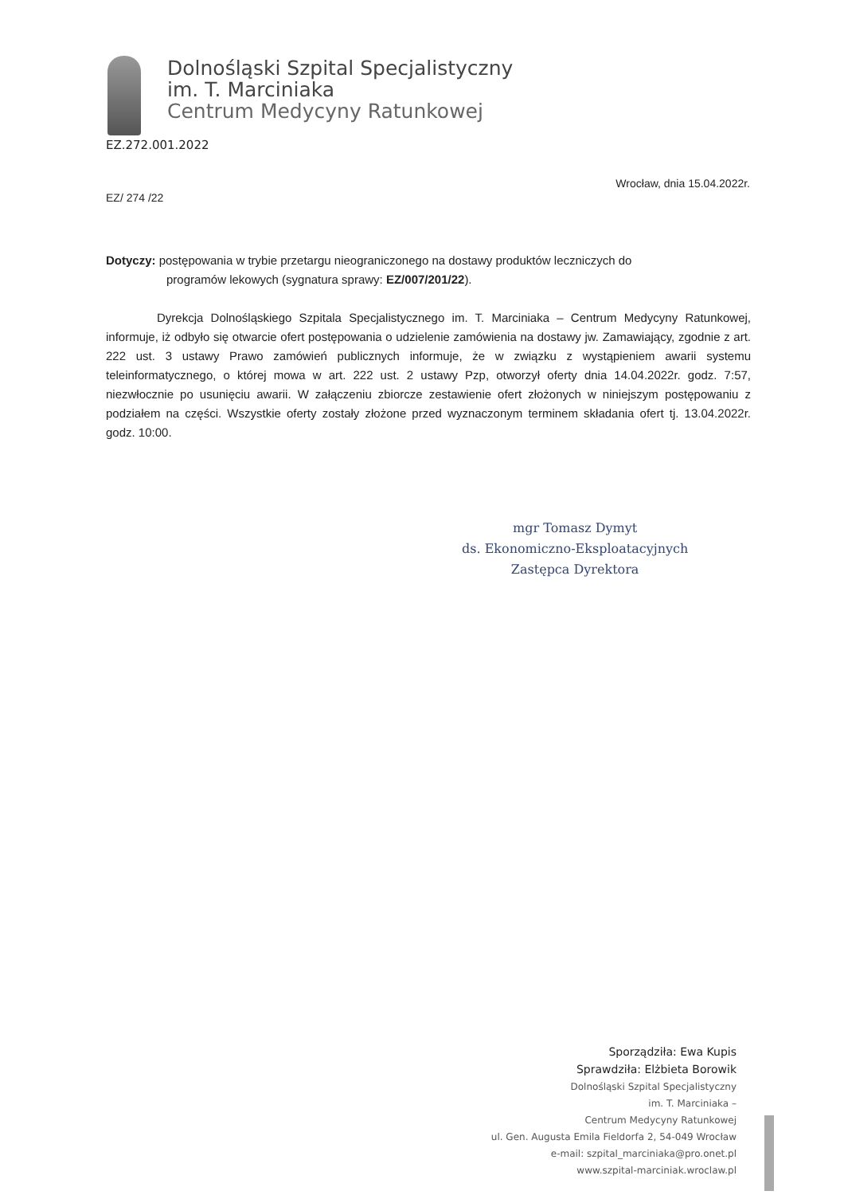Dolnośląski Szpital Specjalistyczny
im. T. Marciniaka
Centrum Medycyny Ratunkowej
EZ.272.001.2022
EZ/ 274 /22
Wrocław, dnia 15.04.2022r.
Dotyczy: postępowania w trybie przetargu nieograniczonego na dostawy produktów leczniczych do
programów lekowych (sygnatura sprawy: EZ/007/201/22).
Dyrekcja Dolnośląskiego Szpitala Specjalistycznego im. T. Marciniaka – Centrum Medycyny Ratunkowej, informuje, iż odbyło się otwarcie ofert postępowania o udzielenie zamówienia na dostawy jw. Zamawiający, zgodnie z art. 222 ust. 3 ustawy Prawo zamówień publicznych informuje, że w związku z wystąpieniem awarii systemu teleinformatycznego, o której mowa w art. 222 ust. 2 ustawy Pzp, otworzył oferty dnia 14.04.2022r. godz. 7:57, niezwłocznie po usunięciu awarii. W załączeniu zbiorcze zestawienie ofert złożonych w niniejszym postępowaniu z podziałem na części. Wszystkie oferty zostały złożone przed wyznaczonym terminem składania ofert tj. 13.04.2022r. godz. 10:00.
mgr Tomasz Dymyt
ds. Ekonomiczno-Eksploatacyjnych
Zastępca Dyrektora
Sporządziła: Ewa Kupis
Sprawdziła: Elżbieta Borowik
Dolnośląski Szpital Specjalistyczny
im. T. Marciniaka –
Centrum Medycyny Ratunkowej
ul. Gen. Augusta Emila Fieldorfa 2, 54-049 Wrocław
e-mail: szpital_marciniaka@pro.onet.pl
www.szpital-marciniak.wroclaw.pl